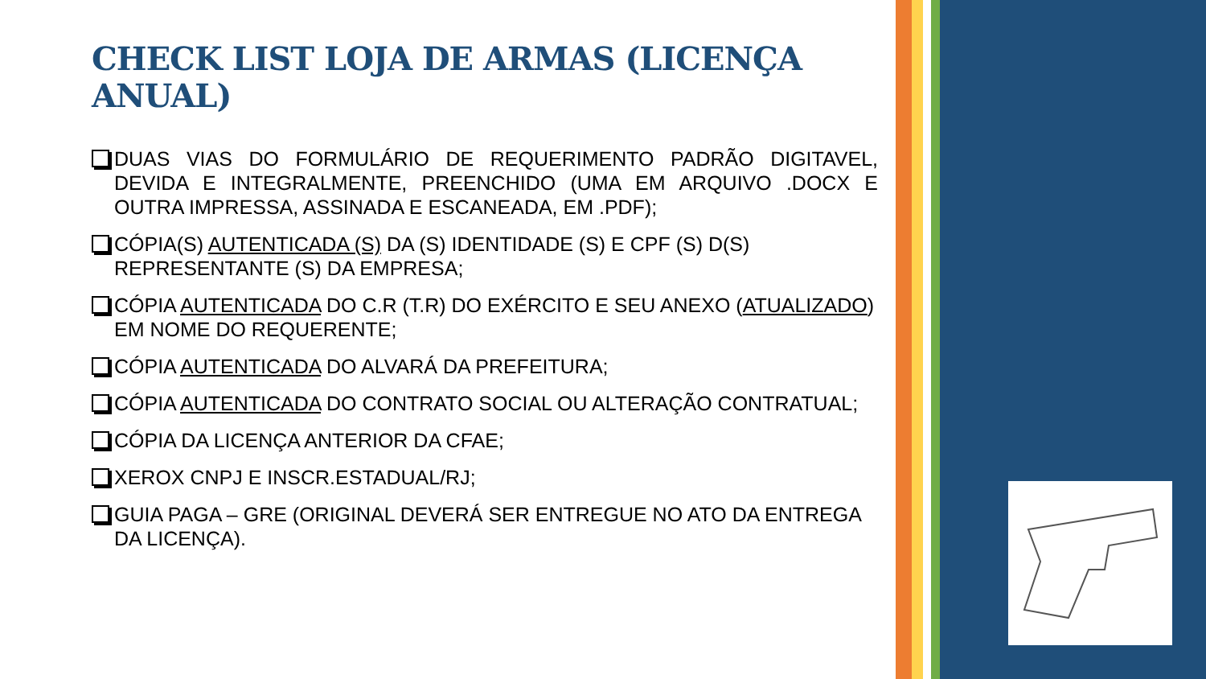CHECK LIST LOJA DE ARMAS (LICENÇA ANUAL)
DUAS VIAS DO FORMULÁRIO DE REQUERIMENTO PADRÃO DIGITAVEL, DEVIDA E INTEGRALMENTE, PREENCHIDO (UMA EM ARQUIVO .DOCX E OUTRA IMPRESSA, ASSINADA E ESCANEADA, EM .PDF);
CÓPIA(S) AUTENTICADA (S) DA (S) IDENTIDADE (S) E CPF (S) D(S) REPRESENTANTE (S) DA EMPRESA;
CÓPIA AUTENTICADA DO C.R (T.R) DO EXÉRCITO E SEU ANEXO (ATUALIZADO) EM NOME DO REQUERENTE;
CÓPIA AUTENTICADA DO ALVARÁ DA PREFEITURA;
CÓPIA AUTENTICADA DO CONTRATO SOCIAL OU ALTERAÇÃO CONTRATUAL;
CÓPIA DA LICENÇA ANTERIOR DA CFAE;
XEROX CNPJ E INSCR.ESTADUAL/RJ;
GUIA PAGA – GRE (ORIGINAL DEVERÁ SER ENTREGUE NO ATO DA ENTREGA DA LICENÇA).